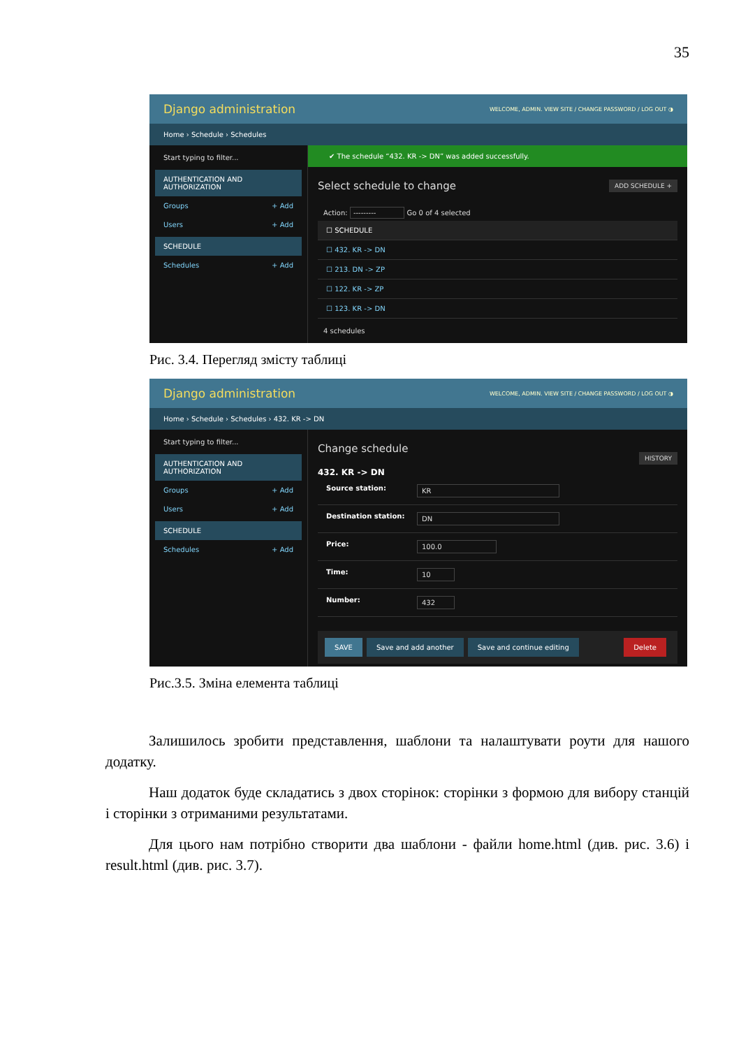35
Django administration WELCOME, ADMIN. VIEW SITE / CHANGE PASSWORD / LOG OUT ◑
Home › Schedule › Schedules
Start typing to filter...
AUTHENTICATION AND AUTHORIZATION
Groups + Add
Users + Add
SCHEDULE
Schedules + Add
✔ The schedule “432. KR -> DN” was added successfully.
Select schedule to change ADD SCHEDULE +
Action: --------- Go 0 of 4 selected
☐ SCHEDULE
☐ 432. KR -> DN
☐ 213. DN -> ZP
☐ 122. KR -> ZP
☐ 123. KR -> DN
4 schedules
Рис. 3.4. Перегляд змісту таблиці
Django administration WELCOME, ADMIN. VIEW SITE / CHANGE PASSWORD / LOG OUT ◑
Home › Schedule › Schedules › 432. KR -> DN
Start typing to filter...
AUTHENTICATION AND AUTHORIZATION
Groups + Add
Users + Add
SCHEDULE
Schedules + Add
Change schedule HISTORY
432. KR -> DN
Source station: KR
Destination station: DN
Price: 100.0
Time: 10
Number: 432
SAVE Save and add another Save and continue editing Delete
Рис.3.5. Зміна елемента таблиці
Залишилось зробити представлення, шаблони та налаштувати роути для нашого додатку.
Наш додаток буде складатись з двох сторінок: сторінки з формою для вибору станцій і сторінки з отриманими результатами.
Для цього нам потрібно створити два шаблони - файли home.html (див. рис. 3.6) і result.html (див. рис. 3.7).